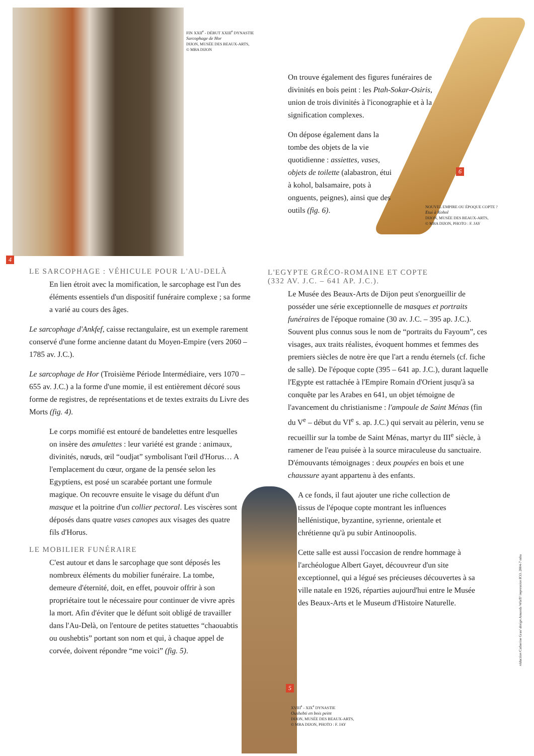FIN XXII<sup>e</sup> - DÉBUT XXIII<sup>e</sup> DYNASTIE
Sarcophage de Hor
DIJON, MUSÉE DES BEAUX-ARTS,
© MBA DIJON
On trouve également des figures funéraires de divinités en bois peint : les Ptah-Sokar-Osiris, union de trois divinités à l'iconographie et à la signification complexes.
On dépose également dans la tombe des objets de la vie quotidienne : assiettes, vases, objets de toilette (alabastron, étui à kohol, balsamaire, pots à onguents, peignes), ainsi que des outils (fig. 6).
6
NOUVEL EMPIRE OU ÉPOQUE COPTE ?
Etui à Kohol
DIJON, MUSÉE DES BEAUX-ARTS,
© MBA DIJON, PHOTO : F. JAY
4
LE SARCOPHAGE : VÉHICULE POUR L'AU-DELÀ
En lien étroit avec la momification, le sarcophage est l'un des éléments essentiels d'un dispositif funéraire complexe ; sa forme a varié au cours des âges.
Le sarcophage d'Ankfef, caisse rectangulaire, est un exemple rarement conservé d'une forme ancienne datant du Moyen-Empire (vers 2060 – 1785 av. J.C.).
Le sarcophage de Hor (Troisième Période Intermédiaire, vers 1070 – 655 av. J.C.) a la forme d'une momie, il est entièrement décoré sous forme de registres, de représentations et de textes extraits du Livre des Morts (fig. 4).
Le corps momifié est entouré de bandelettes entre lesquelles on insère des amulettes : leur variété est grande : animaux, divinités, nœuds, œil “oudjat” symbolisant l'œil d'Horus… A l'emplacement du cœur, organe de la pensée selon les Egyptiens, est posé un scarabée portant une formule magique. On recouvre ensuite le visage du défunt d'un masque et la poitrine d'un collier pectoral. Les viscères sont déposés dans quatre vases canopes aux visages des quatre fils d'Horus.
LE MOBILIER FUNÉRAIRE
C'est autour et dans le sarcophage que sont déposés les nombreux éléments du mobilier funéraire. La tombe, demeure d'éternité, doit, en effet, pouvoir offrir à son propriétaire tout le nécessaire pour continuer de vivre après la mort. Afin d'éviter que le défunt soit obligé de travailler dans l'Au-Delà, on l'entoure de petites statuettes “chaouabtis ou oushebtis” portant son nom et qui, à chaque appel de corvée, doivent répondre “me voici” (fig. 5).
L'EGYPTE GRÉCO-ROMAINE ET COPTE
(332 AV. J.C. – 641 AP. J.C.).
Le Musée des Beaux-Arts de Dijon peut s'enorgueillir de posséder une série exceptionnelle de masques et portraits funéraires de l'époque romaine (30 av. J.C. – 395 ap. J.C.). Souvent plus connus sous le nom de “portraits du Fayoum”, ces visages, aux traits réalistes, évoquent hommes et femmes des premiers siècles de notre ère que l'art a rendu éternels (cf. fiche de salle). De l'époque copte (395 – 641 ap. J.C.), durant laquelle l'Egypte est rattachée à l'Empire Romain d'Orient jusqu'à sa conquête par les Arabes en 641, un objet témoigne de l'avancement du christianisme : l'ampoule de Saint Ménas (fin du V<sup>e</sup> – début du VI<sup>e</sup> s. ap. J.C.) qui servait au pèlerin, venu se recueillir sur la tombe de Saint Ménas, martyr du III<sup>e</sup> siècle, à ramener de l'eau puisée à la source miraculeuse du sanctuaire. D'émouvants témoignages : deux poupées en bois et une chaussure ayant appartenu à des enfants.
A ce fonds, il faut ajouter une riche collection de tissus de l'époque copte montrant les influences hellénistique, byzantine, syrienne, orientale et chrétienne qu'à pu subir Antinoopolis.
Cette salle est aussi l'occasion de rendre hommage à l'archéologue Albert Gayet, découvreur d'un site exceptionnel, qui a légué ses précieuses découvertes à sa ville natale en 1926, réparties aujourd'hui entre le Musée des Beaux-Arts et le Museum d'Histoire Naturelle.
5
XVIII<sup>e</sup> - XIX<sup>e</sup> DYNASTIE
Oushebti en bois peint
DIJON, MUSÉE DES BEAUX-ARTS,
© MBA DIJON, PHOTO : F. JAY
rédaction Catherine Gras/ design Amanda Würff/ impression ICO. 2004-7 mba